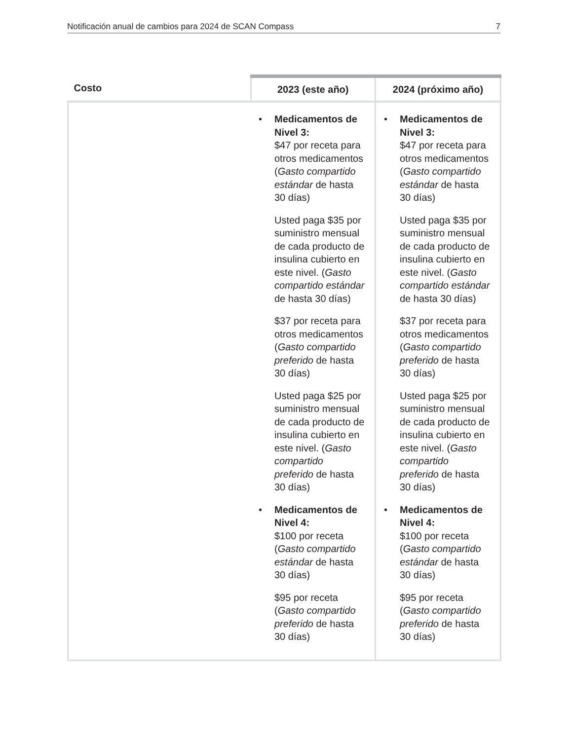Notificación anual de cambios para 2024 de SCAN Compass 7
| Costo | 2023 (este año) | 2024 (próximo año) |
| --- | --- | --- |
| | • Medicamentos de Nivel 3: $47 por receta para otros medicamentos ( Gasto compartido estándar de hasta 30 días) Usted paga $35 por suministro mensual de cada producto de insulina cubierto en este nivel. ( Gasto compartido estándar de hasta 30 días) $37 por receta para otros medicamentos ( Gasto compartido preferido de hasta 30 días) Usted paga $25 por suministro mensual de cada producto de insulina cubierto en este nivel. ( Gasto compartido preferido de hasta 30 días) • Medicamentos de Nivel 4: $100 por receta ( Gasto compartido estándar de hasta 30 días) $95 por receta ( Gasto compartido preferido de hasta 30 días) | • Medicamentos de Nivel 3: $47 por receta para otros medicamentos ( Gasto compartido estándar de hasta 30 días) Usted paga $35 por suministro mensual de cada producto de insulina cubierto en este nivel. ( Gasto compartido estándar de hasta 30 días) $37 por receta para otros medicamentos ( Gasto compartido preferido de hasta 30 días) Usted paga $25 por suministro mensual de cada producto de insulina cubierto en este nivel. ( Gasto compartido preferido de hasta 30 días) • Medicamentos de Nivel 4: $100 por receta ( Gasto compartido estándar de hasta 30 días) $95 por receta ( Gasto compartido preferido de hasta 30 días) |